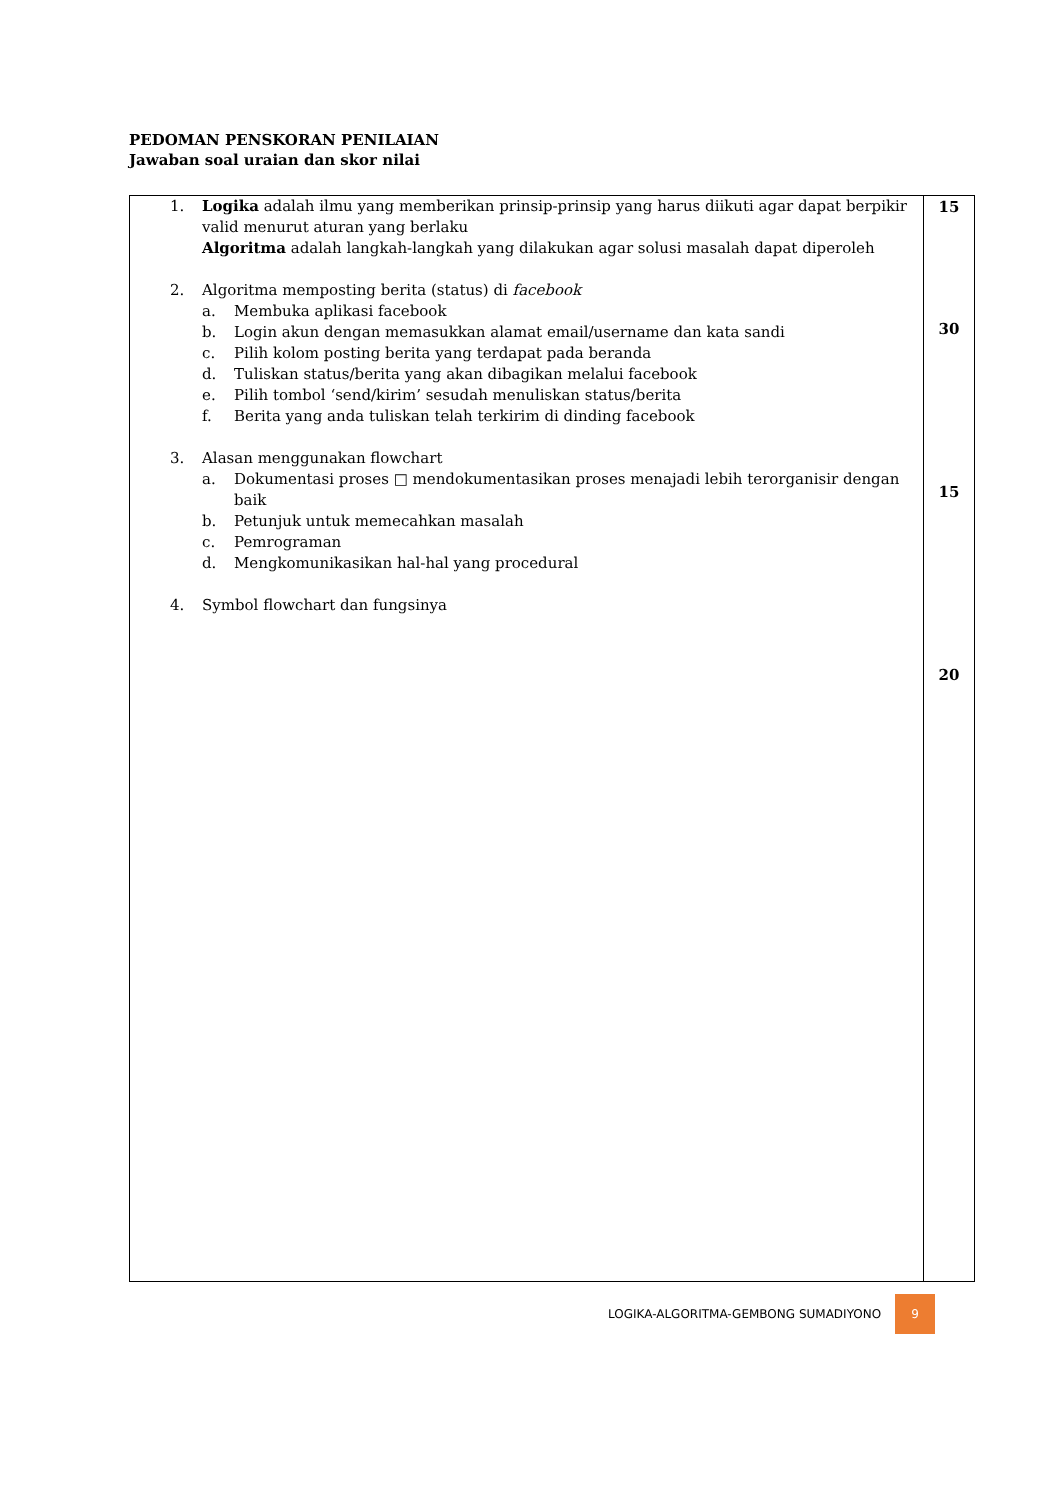PEDOMAN PENSKORAN PENILAIAN
Jawaban soal uraian dan skor nilai
| 1. Logika adalah ilmu yang memberikan prinsip-prinsip yang harus diikuti agar dapat berpikir valid menurut aturan yang berlaku Algoritma adalah langkah-langkah yang dilakukan agar solusi masalah dapat diperoleh 2. Algoritma memposting berita (status) di facebook a. Membuka aplikasi facebook b. Login akun dengan memasukkan alamat email/username dan kata sandi c. Pilih kolom posting berita yang terdapat pada beranda d. Tuliskan status/berita yang akan dibagikan melalui facebook e. Pilih tombol ‘send/kirim’ sesudah menuliskan status/berita f. Berita yang anda tuliskan telah terkirim di dinding facebook 3. Alasan menggunakan flowchart a. Dokumentasi proses □ mendokumentasikan proses menajadi lebih terorganisir dengan baik b. Petunjuk untuk memecahkan masalah c. Pemrograman d. Mengkomunikasikan hal-hal yang procedural 4. Symbol flowchart dan fungsinya | 15 30 15 20 |
LOGIKA-ALGORITMA-GEMBONG SUMADIYONO 9